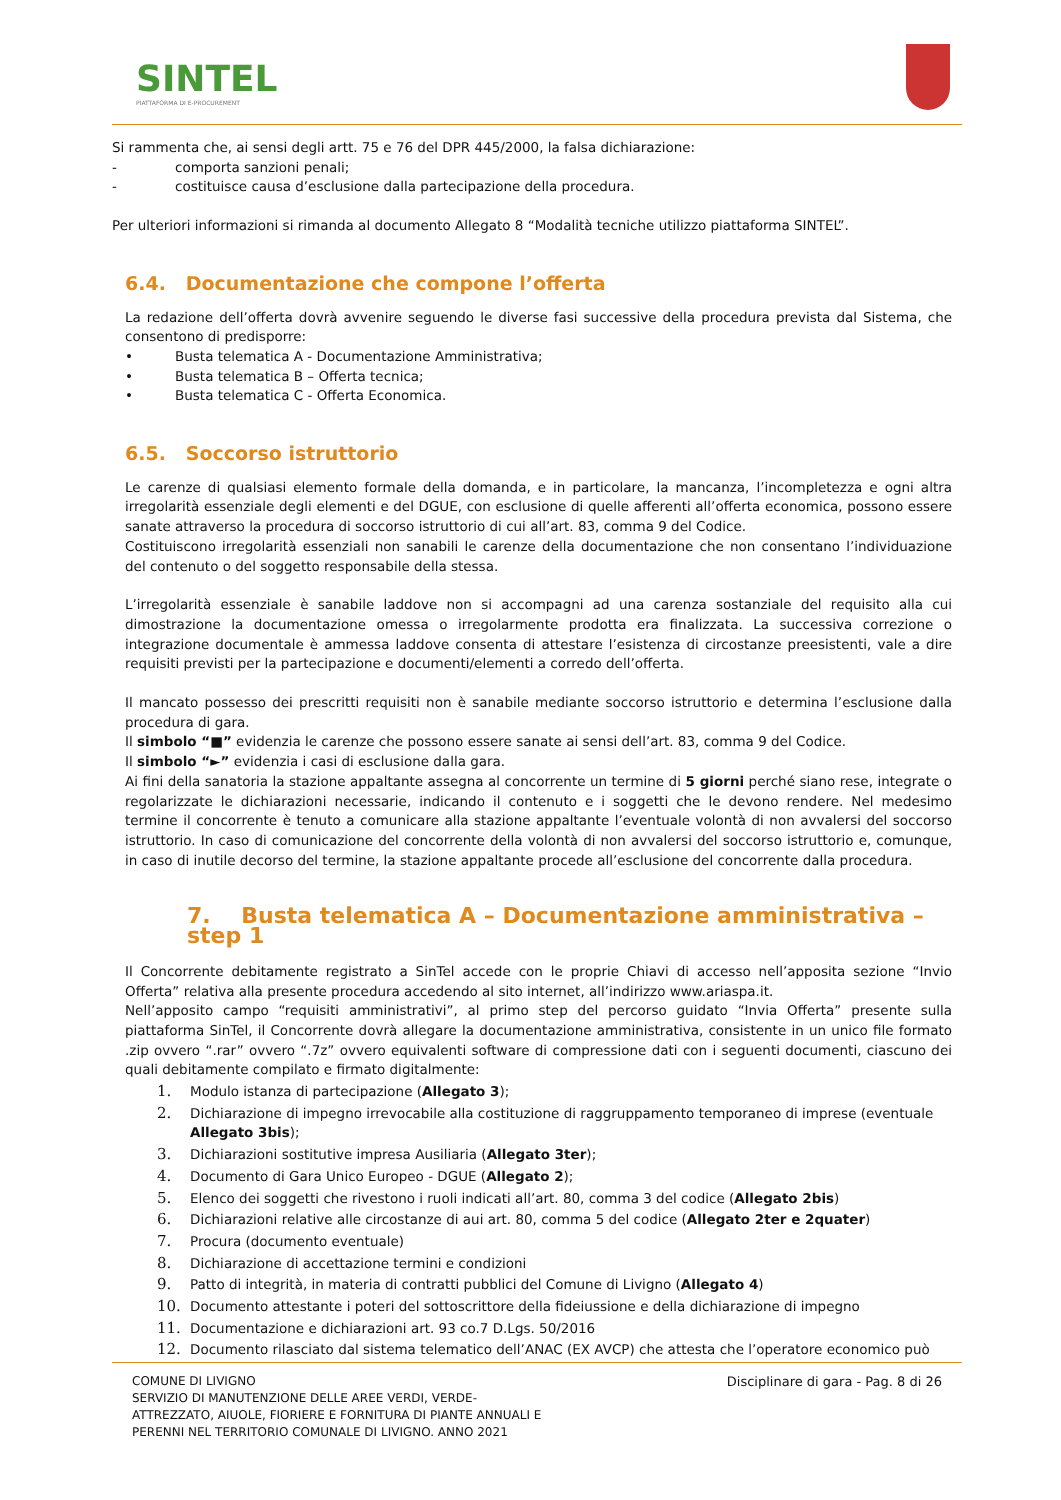SINTEL
PIATTAFORMA DI E-PROCUREMENT
Si rammenta che, ai sensi degli artt. 75 e 76 del DPR 445/2000, la falsa dichiarazione:
- comporta sanzioni penali;
- costituisce causa d’esclusione dalla partecipazione della procedura.
Per ulteriori informazioni si rimanda al documento Allegato 8 “Modalità tecniche utilizzo piattaforma SINTEL”.
6.4. Documentazione che compone l’offerta
La redazione dell’offerta dovrà avvenire seguendo le diverse fasi successive della procedura prevista dal Sistema, che consentono di predisporre:
• Busta telematica A - Documentazione Amministrativa;
• Busta telematica B – Offerta tecnica;
• Busta telematica C - Offerta Economica.
6.5. Soccorso istruttorio
Le carenze di qualsiasi elemento formale della domanda, e in particolare, la mancanza, l’incompletezza e ogni altra irregolarità essenziale degli elementi e del DGUE, con esclusione di quelle afferenti all’offerta economica, possono essere sanate attraverso la procedura di soccorso istruttorio di cui all’art. 83, comma 9 del Codice.
Costituiscono irregolarità essenziali non sanabili le carenze della documentazione che non consentano l’individuazione del contenuto o del soggetto responsabile della stessa.
L’irregolarità essenziale è sanabile laddove non si accompagni ad una carenza sostanziale del requisito alla cui dimostrazione la documentazione omessa o irregolarmente prodotta era finalizzata. La successiva correzione o integrazione documentale è ammessa laddove consenta di attestare l’esistenza di circostanze preesistenti, vale a dire requisiti previsti per la partecipazione e documenti/elementi a corredo dell’offerta.
Il mancato possesso dei prescritti requisiti non è sanabile mediante soccorso istruttorio e determina l’esclusione dalla procedura di gara.
Il simbolo “■” evidenzia le carenze che possono essere sanate ai sensi dell’art. 83, comma 9 del Codice.
Il simbolo “►” evidenzia i casi di esclusione dalla gara.
Ai fini della sanatoria la stazione appaltante assegna al concorrente un termine di 5 giorni perché siano rese, integrate o regolarizzate le dichiarazioni necessarie, indicando il contenuto e i soggetti che le devono rendere. Nel medesimo termine il concorrente è tenuto a comunicare alla stazione appaltante l’eventuale volontà di non avvalersi del soccorso istruttorio. In caso di comunicazione del concorrente della volontà di non avvalersi del soccorso istruttorio e, comunque, in caso di inutile decorso del termine, la stazione appaltante procede all’esclusione del concorrente dalla procedura.
7. Busta telematica A – Documentazione amministrativa – step 1
Il Concorrente debitamente registrato a SinTel accede con le proprie Chiavi di accesso nell’apposita sezione “Invio Offerta” relativa alla presente procedura accedendo al sito internet, all’indirizzo www.ariaspa.it.
Nell’apposito campo “requisiti amministrativi”, al primo step del percorso guidato “Invia Offerta” presente sulla piattaforma SinTel, il Concorrente dovrà allegare la documentazione amministrativa, consistente in un unico file formato .zip ovvero “.rar” ovvero “.7z” ovvero equivalenti software di compressione dati con i seguenti documenti, ciascuno dei quali debitamente compilato e firmato digitalmente:
1. Modulo istanza di partecipazione (Allegato 3);
2. Dichiarazione di impegno irrevocabile alla costituzione di raggruppamento temporaneo di imprese (eventuale Allegato 3bis);
3. Dichiarazioni sostitutive impresa Ausiliaria (Allegato 3ter);
4. Documento di Gara Unico Europeo - DGUE (Allegato 2);
5. Elenco dei soggetti che rivestono i ruoli indicati all’art. 80, comma 3 del codice (Allegato 2bis)
6. Dichiarazioni relative alle circostanze di aui art. 80, comma 5 del codice (Allegato 2ter e 2quater)
7. Procura (documento eventuale)
8. Dichiarazione di accettazione termini e condizioni
9. Patto di integrità, in materia di contratti pubblici del Comune di Livigno (Allegato 4)
10. Documento attestante i poteri del sottoscrittore della fideiussione e della dichiarazione di impegno
11. Documentazione e dichiarazioni art. 93 co.7 D.Lgs. 50/2016
12. Documento rilasciato dal sistema telematico dell’ANAC (EX AVCP) che attesta che l’operatore economico può
COMUNE DI LIVIGNO
SERVIZIO DI MANUTENZIONE DELLE AREE VERDI, VERDE-
ATTREZZATO, AIUOLE, FIORIERE E FORNITURA DI PIANTE ANNUALI E
PERENNI NEL TERRITORIO COMUNALE DI LIVIGNO. ANNO 2021
Disciplinare di gara - Pag. 8 di 26